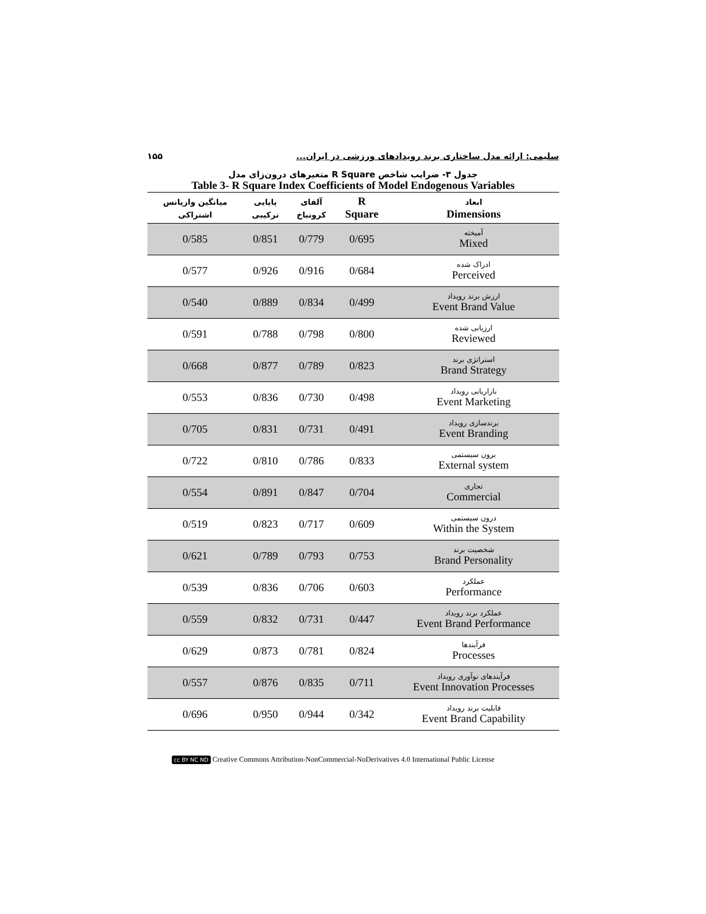۱۵۵ سلیمی: ارائه مدل ساختاری برند رویدادهای ورزشی در ایران...
جدول ۳- ضرایب شاخص R Square متغیرهای درون‌زای مدل
Table 3- R Square Index Coefficients of Model Endogenous Variables
| میانگین واریانس اشتراکی | پایایی ترکیبی | آلفای کرونباخ | R Square | ابعاد Dimensions |
| --- | --- | --- | --- | --- |
| 0/585 | 0/851 | 0/779 | 0/695 | آمیخته Mixed |
| 0/577 | 0/926 | 0/916 | 0/684 | ادراک شده Perceived |
| 0/540 | 0/889 | 0/834 | 0/499 | ارزش برند رویداد Event Brand Value |
| 0/591 | 0/788 | 0/798 | 0/800 | ارزیابی شده Reviewed |
| 0/668 | 0/877 | 0/789 | 0/823 | استراتژی برند Brand Strategy |
| 0/553 | 0/836 | 0/730 | 0/498 | بازاریابی رویداد Event Marketing |
| 0/705 | 0/831 | 0/731 | 0/491 | برندسازی رویداد Event Branding |
| 0/722 | 0/810 | 0/786 | 0/833 | برون سیستمی External system |
| 0/554 | 0/891 | 0/847 | 0/704 | تجاری Commercial |
| 0/519 | 0/823 | 0/717 | 0/609 | درون سیستمی Within the System |
| 0/621 | 0/789 | 0/793 | 0/753 | شخصیت برند Brand Personality |
| 0/539 | 0/836 | 0/706 | 0/603 | عملکرد Performance |
| 0/559 | 0/832 | 0/731 | 0/447 | عملکرد برند رویداد Event Brand Performance |
| 0/629 | 0/873 | 0/781 | 0/824 | فرآیندها Processes |
| 0/557 | 0/876 | 0/835 | 0/711 | فرآیندهای نوآوری رویداد Event Innovation Processes |
| 0/696 | 0/950 | 0/944 | 0/342 | قابلیت برند رویداد Event Brand Capability |
cc BY NC ND Creative Commons Attribution-NonCommercial-NoDerivatives 4.0 International Public License